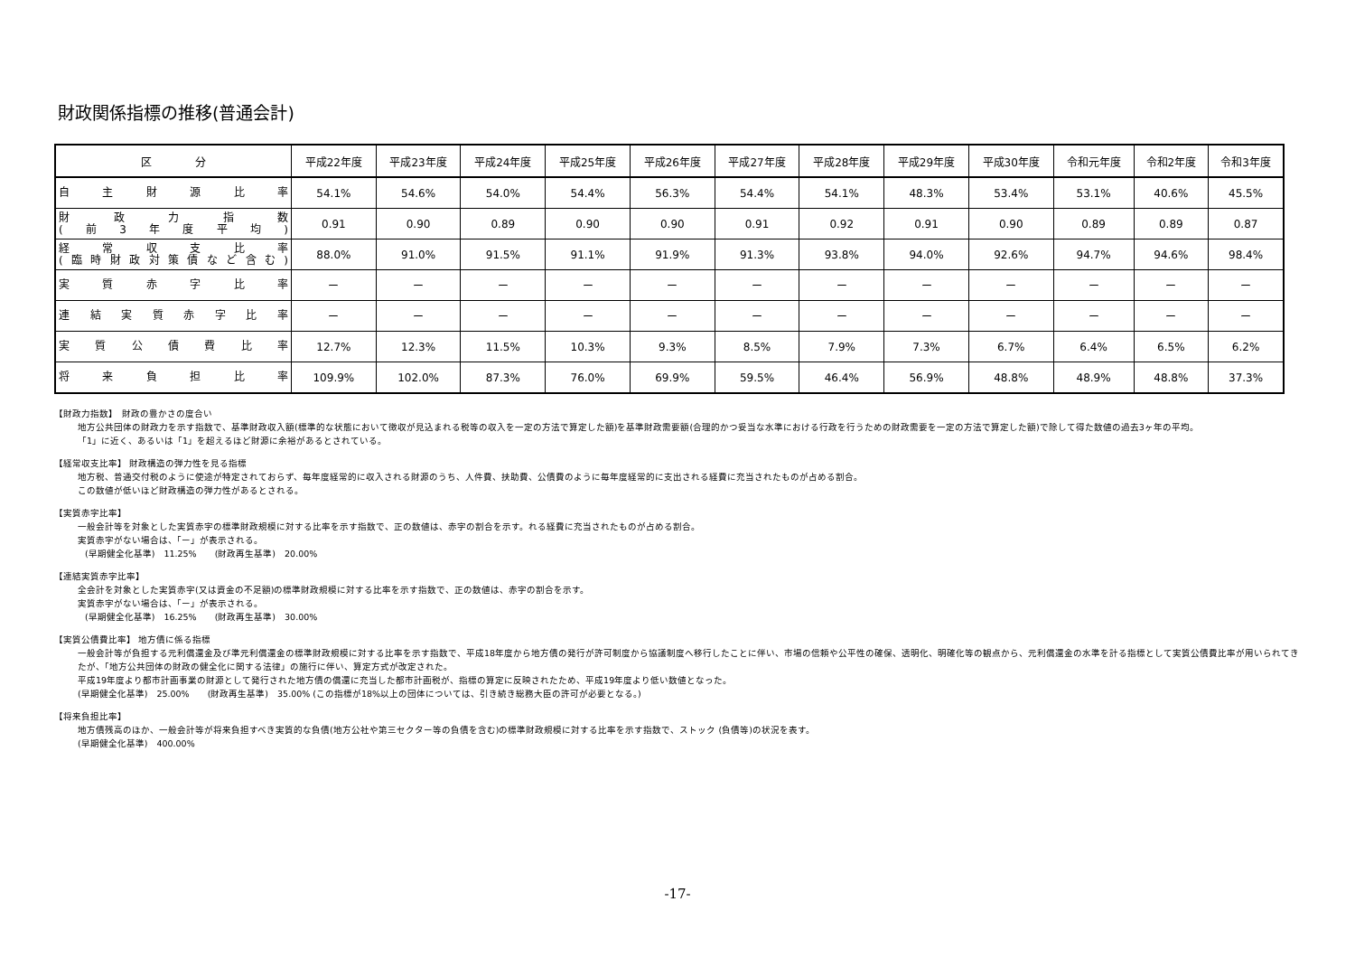財政関係指標の推移(普通会計)
| 区 分 | 平成22年度 | 平成23年度 | 平成24年度 | 平成25年度 | 平成26年度 | 平成27年度 | 平成28年度 | 平成29年度 | 平成30年度 | 令和元年度 | 令和2年度 | 令和3年度 |
| --- | --- | --- | --- | --- | --- | --- | --- | --- | --- | --- | --- | --- |
| 自主財源比率 | 54.1% | 54.6% | 54.0% | 54.4% | 56.3% | 54.4% | 54.1% | 48.3% | 53.4% | 53.1% | 40.6% | 45.5% |
| 財政力指数 (前3年度平均) | 0.91 | 0.90 | 0.89 | 0.90 | 0.90 | 0.91 | 0.92 | 0.91 | 0.90 | 0.89 | 0.89 | 0.87 |
| 経常収支比率 (臨時財政対策債など含む) | 88.0% | 91.0% | 91.5% | 91.1% | 91.9% | 91.3% | 93.8% | 94.0% | 92.6% | 94.7% | 94.6% | 98.4% |
| 実質赤字比率 | ー | ー | ー | ー | ー | ー | ー | ー | ー | ー | ー | ー |
| 連結実質赤字比率 | ー | ー | ー | ー | ー | ー | ー | ー | ー | ー | ー | ー |
| 実質公債費比率 | 12.7% | 12.3% | 11.5% | 10.3% | 9.3% | 8.5% | 7.9% | 7.3% | 6.7% | 6.4% | 6.5% | 6.2% |
| 将来負担比率 | 109.9% | 102.0% | 87.3% | 76.0% | 69.9% | 59.5% | 46.4% | 56.9% | 48.8% | 48.9% | 48.8% | 37.3% |
【財政力指数】　財政の豊かさの度合い
地方公共団体の財政力を示す指数で、基準財政収入額(標準的な状態において徴収が見込まれる税等の収入を一定の方法で算定した額)を基準財政需要額(合理的かつ妥当な水準における行政を行うための財政需要を一定の方法で算定した額)で除して得た数値の過去3ヶ年の平均。
「1」に近く、あるいは「1」を超えるほど財源に余裕があるとされている。
【経常収支比率】 財政構造の弾力性を見る指標
地方税、普通交付税のように使途が特定されておらず、毎年度経常的に収入される財源のうち、人件費、扶助費、公債費のように毎年度経常的に支出される経費に充当されたものが占める割合。
この数値が低いほど財政構造の弾力性があるとされる。
【実質赤字比率】
一般会計等を対象とした実質赤字の標準財政規模に対する比率を示す指数で、正の数値は、赤字の割合を示す。れる経費に充当されたものが占める割合。
実質赤字がない場合は、「ー」が表示される。
(早期健全化基準)　11.25%　　(財政再生基準)　20.00%
【連結実質赤字比率】
全会計を対象とした実質赤字(又は資金の不足額)の標準財政規模に対する比率を示す指数で、正の数値は、赤字の割合を示す。
実質赤字がない場合は、「ー」が表示される。
(早期健全化基準)　16.25%　　(財政再生基準)　30.00%
【実質公債費比率】 地方債に係る指標
一般会計等が負担する元利償還金及び準元利償還金の標準財政規模に対する比率を示す指数で、平成18年度から地方債の発行が許可制度から協議制度へ移行したことに伴い、市場の信頼や公平性の確保、透明化、明確化等の観点から、元利償還金の水準を計る指標として実質公債費比率が用いられてきたが、「地方公共団体の財政の健全化に関する法律」の施行に伴い、算定方式が改定された。
平成19年度より都市計画事業の財源として発行された地方債の償還に充当した都市計画税が、指標の算定に反映されたため、平成19年度より低い数値となった。
(早期健全化基準)　25.00%　　(財政再生基準)　35.00% (この指標が18%以上の団体については、引き続き総務大臣の許可が必要となる。)
【将来負担比率】
地方債残高のほか、一般会計等が将来負担すべき実質的な負債(地方公社や第三セクター等の負債を含む)の標準財政規模に対する比率を示す指数で、ストック (負債等)の状況を表す。
(早期健全化基準)　400.00%
-17-